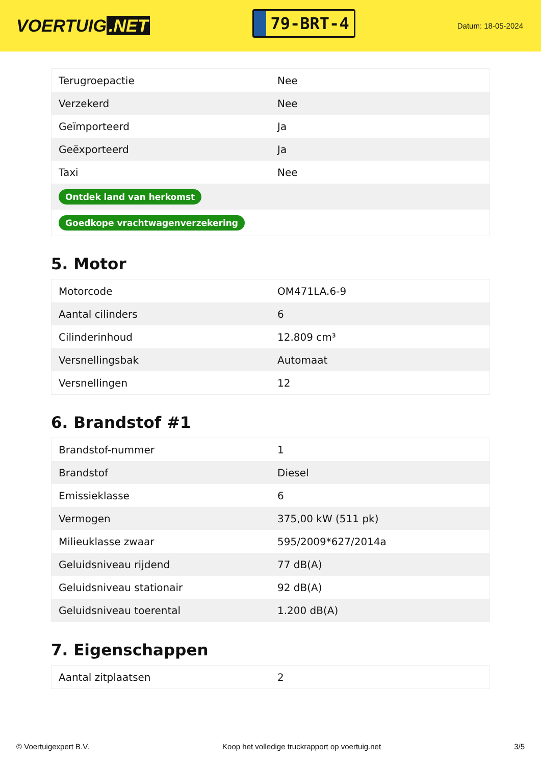VOERTUIG.NET
79-BRT-4
Datum: 18-05-2024
| Terugroepactie | Nee |
| Verzekerd | Nee |
| Geïmporteerd | Ja |
| Geëxporteerd | Ja |
| Taxi | Nee |
| Ontdek land van herkomst | |
| Goedkope vrachtwagenverzekering | |
5. Motor
| Motorcode | OM471LA.6-9 |
| Aantal cilinders | 6 |
| Cilinderinhoud | 12.809 cm³ |
| Versnellingsbak | Automaat |
| Versnellingen | 12 |
6. Brandstof #1
| Brandstof-nummer | 1 |
| Brandstof | Diesel |
| Emissieklasse | 6 |
| Vermogen | 375,00 kW (511 pk) |
| Milieuklasse zwaar | 595/2009*627/2014a |
| Geluidsniveau rijdend | 77 dB(A) |
| Geluidsniveau stationair | 92 dB(A) |
| Geluidsniveau toerental | 1.200 dB(A) |
7. Eigenschappen
| Aantal zitplaatsen | 2 |
© Voertuigexpert B.V. Koop het volledige truckrapport op voertuig.net 3/5